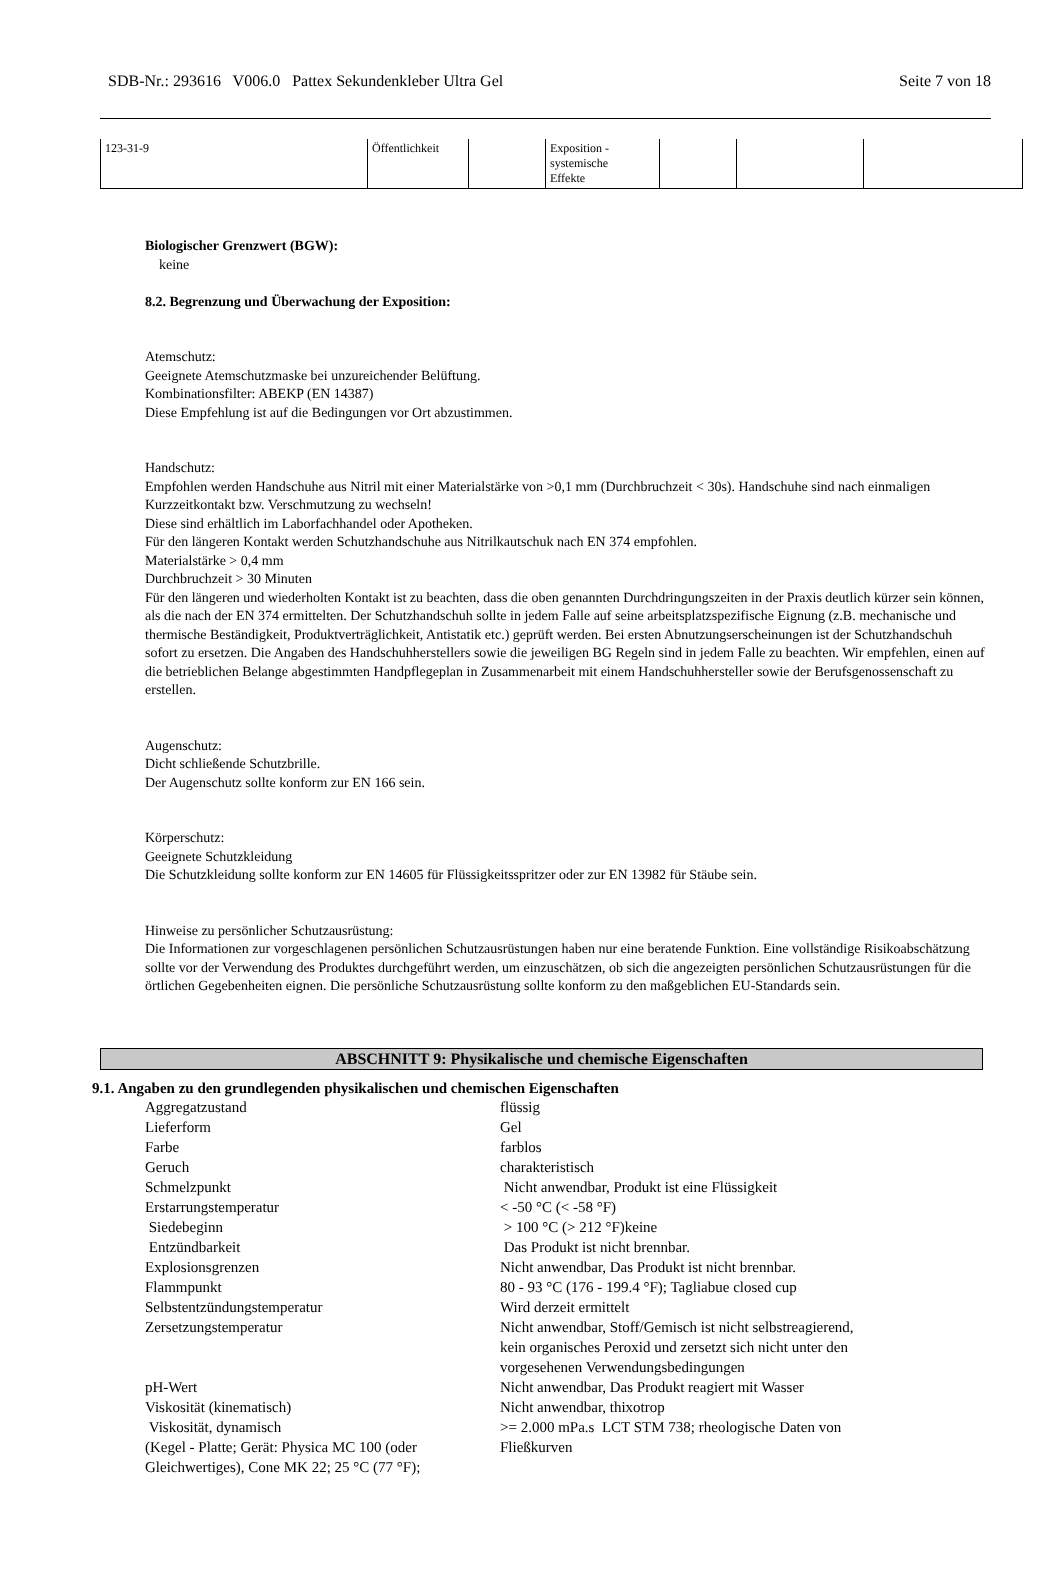SDB-Nr.: 293616 V006.0 Pattex Sekundenkleber Ultra Gel Seite 7 von 18
| 123-31-9 | Öffentlichkeit | | Exposition - systemische Effekte | | | |
Biologischer Grenzwert (BGW):
keine
8.2. Begrenzung und Überwachung der Exposition:
Atemschutz:
Geeignete Atemschutzmaske bei unzureichender Belüftung.
Kombinationsfilter: ABEKP (EN 14387)
Diese Empfehlung ist auf die Bedingungen vor Ort abzustimmen.
Handschutz:
Empfohlen werden Handschuhe aus Nitril mit einer Materialstärke von >0,1 mm (Durchbruchzeit < 30s). Handschuhe sind nach einmaligen Kurzzeitkontakt bzw. Verschmutzung zu wechseln!
Diese sind erhältlich im Laborfachhandel oder Apotheken.
Für den längeren Kontakt werden Schutzhandschuhe aus Nitrilkautschuk nach EN 374 empfohlen.
Materialstärke > 0,4 mm
Durchbruchzeit > 30 Minuten
Für den längeren und wiederholten Kontakt ist zu beachten, dass die oben genannten Durchdringungszeiten in der Praxis deutlich kürzer sein können, als die nach der EN 374 ermittelten. Der Schutzhandschuh sollte in jedem Falle auf seine arbeitsplatzspezifische Eignung (z.B. mechanische und thermische Beständigkeit, Produktverträglichkeit, Antistatik etc.) geprüft werden. Bei ersten Abnutzungserscheinungen ist der Schutzhandschuh sofort zu ersetzen. Die Angaben des Handschuhherstellers sowie die jeweiligen BG Regeln sind in jedem Falle zu beachten. Wir empfehlen, einen auf die betrieblichen Belange abgestimmten Handpflegeplan in Zusammenarbeit mit einem Handschuhhersteller sowie der Berufsgenossenschaft zu erstellen.
Augenschutz:
Dicht schließende Schutzbrille.
Der Augenschutz sollte konform zur EN 166 sein.
Körperschutz:
Geeignete Schutzkleidung
Die Schutzkleidung sollte konform zur EN 14605 für Flüssigkeitsspritzer oder zur EN 13982 für Stäube sein.
Hinweise zu persönlicher Schutzausrüstung:
Die Informationen zur vorgeschlagenen persönlichen Schutzausrüstungen haben nur eine beratende Funktion. Eine vollständige Risikoabschätzung sollte vor der Verwendung des Produktes durchgeführt werden, um einzuschätzen, ob sich die angezeigten persönlichen Schutzausrüstungen für die örtlichen Gegebenheiten eignen. Die persönliche Schutzausrüstung sollte konform zu den maßgeblichen EU-Standards sein.
ABSCHNITT 9: Physikalische und chemische Eigenschaften
9.1. Angaben zu den grundlegenden physikalischen und chemischen Eigenschaften
| Aggregatzustand | flüssig |
| Lieferform | Gel |
| Farbe | farblos |
| Geruch | charakteristisch |
| Schmelzpunkt | Nicht anwendbar, Produkt ist eine Flüssigkeit |
| Erstarrungstemperatur | < -50 °C (< -58 °F) |
| Siedebeginn | > 100 °C (> 212 °F)keine |
| Entzündbarkeit | Das Produkt ist nicht brennbar. |
| Explosionsgrenzen | Nicht anwendbar, Das Produkt ist nicht brennbar. |
| Flammpunkt | 80 - 93 °C (176 - 199.4 °F); Tagliabue closed cup |
| Selbstentzündungstemperatur | Wird derzeit ermittelt |
| Zersetzungstemperatur | Nicht anwendbar, Stoff/Gemisch ist nicht selbstreagierend, kein organisches Peroxid und zersetzt sich nicht unter den vorgesehenen Verwendungsbedingungen |
| pH-Wert | Nicht anwendbar, Das Produkt reagiert mit Wasser |
| Viskosität (kinematisch) | Nicht anwendbar, thixotrop |
| Viskosität, dynamisch (Kegel - Platte; Gerät: Physica MC 100 (oder Gleichwertiges), Cone MK 22; 25 °C (77 °F); | >= 2.000 mPa.s LCT STM 738; rheologische Daten von Fließkurven |